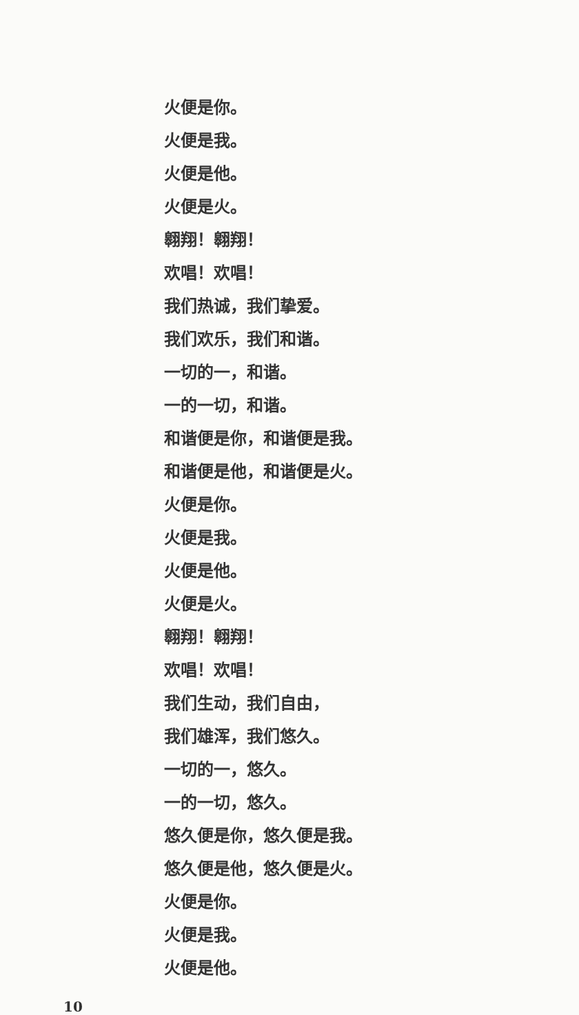火便是你。
火便是我。
火便是他。
火便是火。
翱翔！翱翔！
欢唱！欢唱！
我们热诚，我们挚爱。
我们欢乐，我们和谐。
一切的一，和谐。
一的一切，和谐。
和谐便是你，和谐便是我。
和谐便是他，和谐便是火。
火便是你。
火便是我。
火便是他。
火便是火。
翱翔！翱翔！
欢唱！欢唱！
我们生动，我们自由，
我们雄浑，我们悠久。
一切的一，悠久。
一的一切，悠久。
悠久便是你，悠久便是我。
悠久便是他，悠久便是火。
火便是你。
火便是我。
火便是他。
10